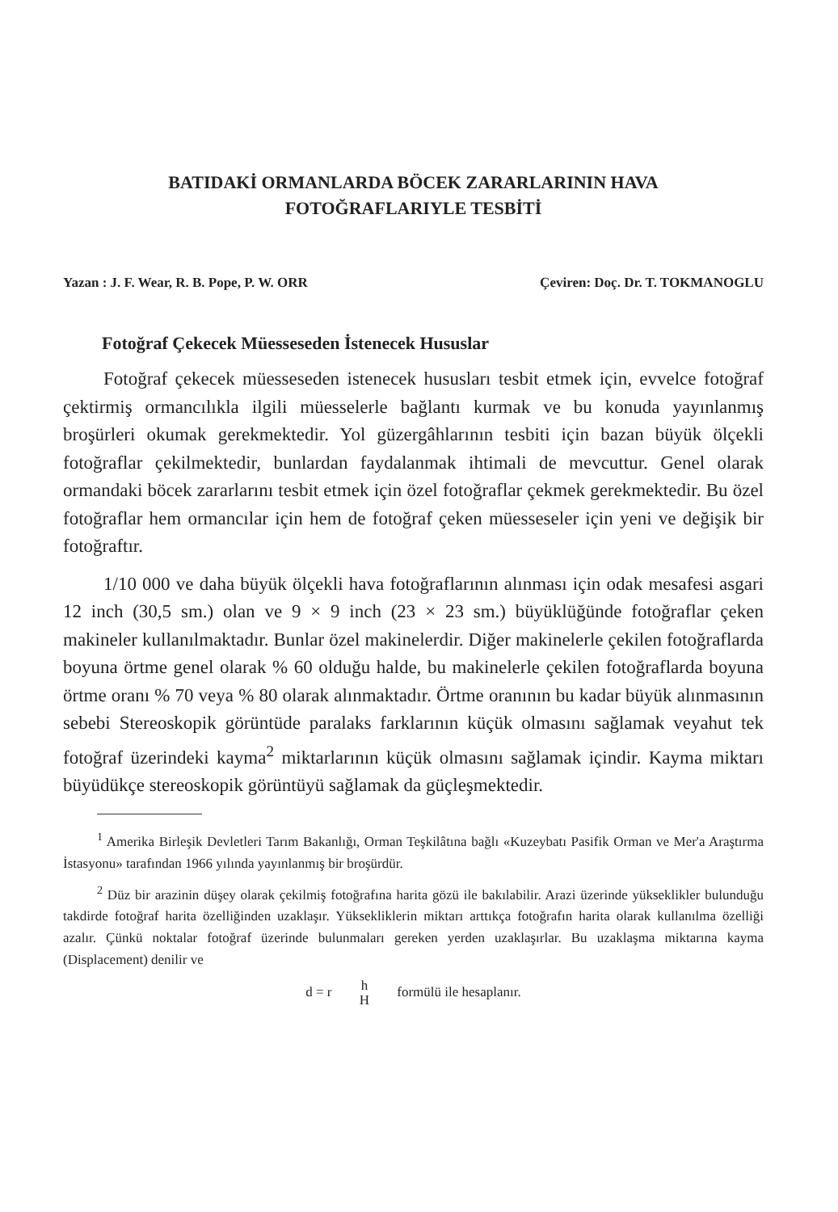BATIDAKİ ORMANLARDA BÖCEK ZARARLARININ HAVA
FOTOĞRAFLARIYLE TESBİTİ
Yazan : J. F. Wear, R. B. Pope, P. W. ORR Çeviren: Doç. Dr. T. TOKMANOGLU
Fotoğraf Çekecek Müesseseden İstenecek Hususlar
Fotoğraf çekecek müesseseden istenecek hususları tesbit etmek için, evvelce fotoğraf çektirmiş ormancılıkla ilgili müesselerle bağlantı kurmak ve bu konuda yayınlanmış broşürleri okumak gerekmektedir. Yol güzergâhlarının tesbiti için bazan büyük ölçekli fotoğraflar çekilmektedir, bunlardan faydalanmak ihtimali de mevcuttur. Genel olarak ormandaki böcek zararlarını tesbit etmek için özel fotoğraflar çekmek gerekmektedir. Bu özel fotoğraflar hem ormancılar için hem de fotoğraf çeken müesseseler için yeni ve değişik bir fotoğraftır.
1/10 000 ve daha büyük ölçekli hava fotoğraflarının alınması için odak mesafesi asgari 12 inch (30,5 sm.) olan ve 9 × 9 inch (23 × 23 sm.) büyüklüğünde fotoğraflar çeken makineler kullanılmaktadır. Bunlar özel makinelerdir. Diğer makinelerle çekilen fotoğraflarda boyuna örtme genel olarak % 60 olduğu halde, bu makinelerle çekilen fotoğraflarda boyuna örtme oranı % 70 veya % 80 olarak alınmaktadır. Örtme oranının bu kadar büyük alınmasının sebebi Stereoskopik görüntüde paralaks farklarının küçük olmasını sağlamak veyahut tek fotoğraf üzerindeki kayma<sup>2</sup> miktarlarının küçük olmasını sağlamak içindir. Kayma miktarı büyüdükçe stereoskopik görüntüyü sağlamak da güçleşmektedir.
<sup>1</sup> Amerika Birleşik Devletleri Tarım Bakanlığı, Orman Teşkilâtına bağlı «Kuzeybatı Pasifik Orman ve Mer'a Araştırma İstasyonu» tarafından 1966 yılında yayınlanmış bir broşürdür.
<sup>2</sup> Düz bir arazinin düşey olarak çekilmiş fotoğrafına harita gözü ile bakılabilir. Arazi üzerinde yükseklikler bulunduğu takdirde fotoğraf harita özelliğinden uzaklaşır. Yüksekliklerin miktarı arttıkça fotoğrafın harita olarak kullanılma özelliği azalır. Çünkü noktalar fotoğraf üzerinde bulunmaları gereken yerden uzaklaşırlar. Bu uzaklaşma miktarına kayma (Displacement) denilir ve
d = r h
H formülü ile hesaplanır.